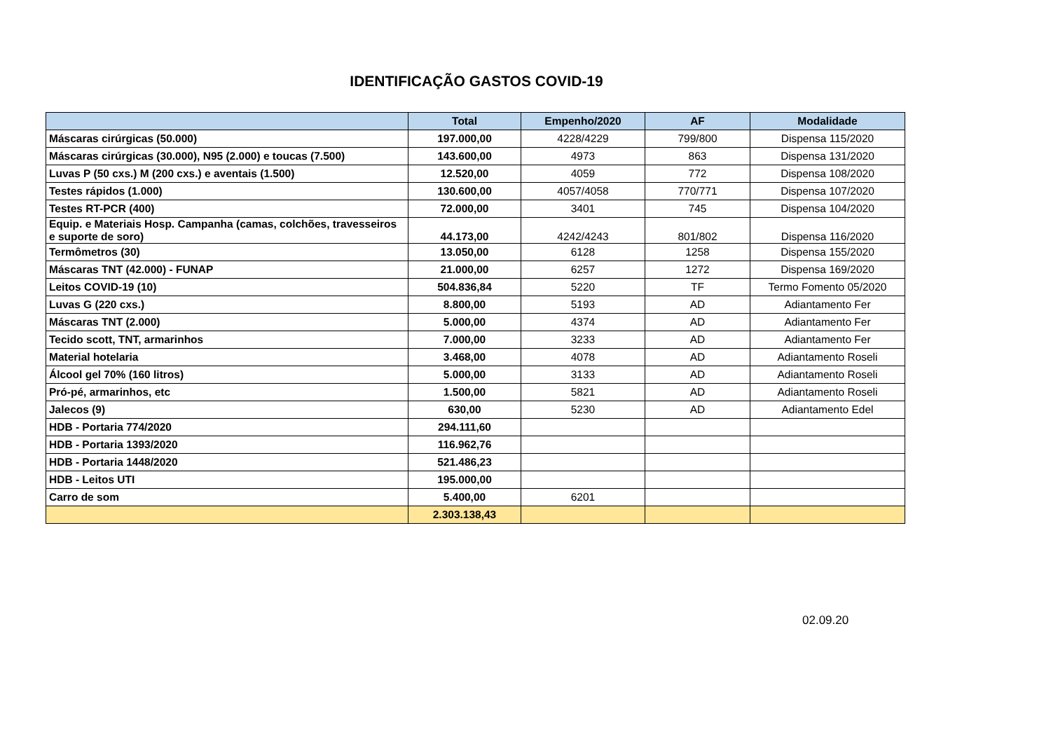IDENTIFICAÇÃO GASTOS COVID-19
| | Total | Empenho/2020 | AF | Modalidade |
| --- | --- | --- | --- | --- |
| Máscaras cirúrgicas (50.000) | 197.000,00 | 4228/4229 | 799/800 | Dispensa 115/2020 |
| Máscaras cirúrgicas (30.000), N95 (2.000) e toucas (7.500) | 143.600,00 | 4973 | 863 | Dispensa 131/2020 |
| Luvas P (50 cxs.) M (200 cxs.) e aventais (1.500) | 12.520,00 | 4059 | 772 | Dispensa 108/2020 |
| Testes rápidos (1.000) | 130.600,00 | 4057/4058 | 770/771 | Dispensa 107/2020 |
| Testes RT-PCR (400) | 72.000,00 | 3401 | 745 | Dispensa 104/2020 |
| Equip. e Materiais Hosp. Campanha (camas, colchões, travesseiros e suporte de soro) | 44.173,00 | 4242/4243 | 801/802 | Dispensa 116/2020 |
| Termômetros (30) | 13.050,00 | 6128 | 1258 | Dispensa 155/2020 |
| Máscaras TNT (42.000) - FUNAP | 21.000,00 | 6257 | 1272 | Dispensa 169/2020 |
| Leitos COVID-19 (10) | 504.836,84 | 5220 | TF | Termo Fomento 05/2020 |
| Luvas G (220 cxs.) | 8.800,00 | 5193 | AD | Adiantamento Fer |
| Máscaras TNT (2.000) | 5.000,00 | 4374 | AD | Adiantamento Fer |
| Tecido scott, TNT, armarinhos | 7.000,00 | 3233 | AD | Adiantamento Fer |
| Material hotelaria | 3.468,00 | 4078 | AD | Adiantamento Roseli |
| Álcool gel 70% (160 litros) | 5.000,00 | 3133 | AD | Adiantamento Roseli |
| Pró-pé, armarinhos, etc | 1.500,00 | 5821 | AD | Adiantamento Roseli |
| Jalecos (9) | 630,00 | 5230 | AD | Adiantamento Edel |
| HDB - Portaria 774/2020 | 294.111,60 | | | |
| HDB - Portaria 1393/2020 | 116.962,76 | | | |
| HDB - Portaria 1448/2020 | 521.486,23 | | | |
| HDB - Leitos UTI | 195.000,00 | | | |
| Carro de som | 5.400,00 | 6201 | | |
| | 2.303.138,43 | | | |
02.09.20